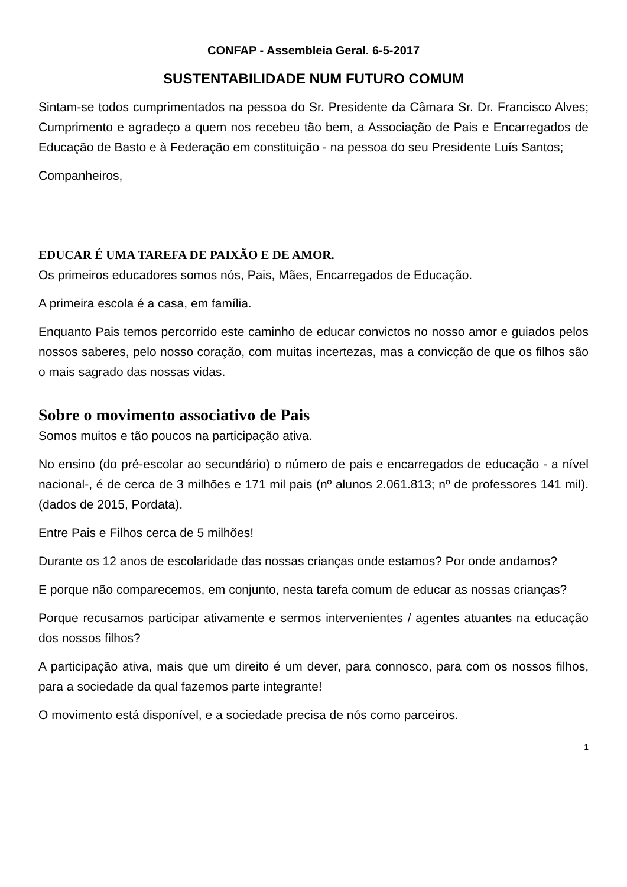CONFAP - Assembleia Geral. 6-5-2017
SUSTENTABILIDADE NUM FUTURO COMUM
Sintam-se todos cumprimentados na pessoa do Sr. Presidente da Câmara Sr. Dr. Francisco Alves; Cumprimento e agradeço a quem nos recebeu tão bem, a Associação de Pais e Encarregados de Educação de Basto e à Federação em constituição - na pessoa do seu Presidente Luís Santos;
Companheiros,
EDUCAR É UMA TAREFA DE PAIXÃO E DE AMOR.
Os primeiros educadores somos nós, Pais, Mães, Encarregados de Educação.
A primeira escola é a casa, em família.
Enquanto Pais temos percorrido este caminho de educar convictos no nosso amor e guiados pelos nossos saberes, pelo nosso coração, com muitas incertezas, mas a convicção de que os filhos são o mais sagrado das nossas vidas.
Sobre o movimento associativo de Pais
Somos muitos e tão poucos na participação ativa.
No ensino (do pré-escolar ao secundário) o número de pais e encarregados de educação - a nível nacional-, é de cerca de 3 milhões e 171 mil pais (nº alunos 2.061.813; nº de professores 141 mil). (dados de 2015, Pordata).
Entre Pais e Filhos cerca de 5 milhões!
Durante os 12 anos de escolaridade das nossas crianças onde estamos? Por onde andamos?
E porque não comparecemos, em conjunto, nesta tarefa comum de educar as nossas crianças?
Porque recusamos participar ativamente e sermos intervenientes / agentes atuantes na educação dos nossos filhos?
A participação ativa, mais que um direito é um dever, para connosco, para com os nossos filhos, para a sociedade da qual fazemos parte integrante!
O movimento está disponível, e a sociedade precisa de nós como parceiros.
1